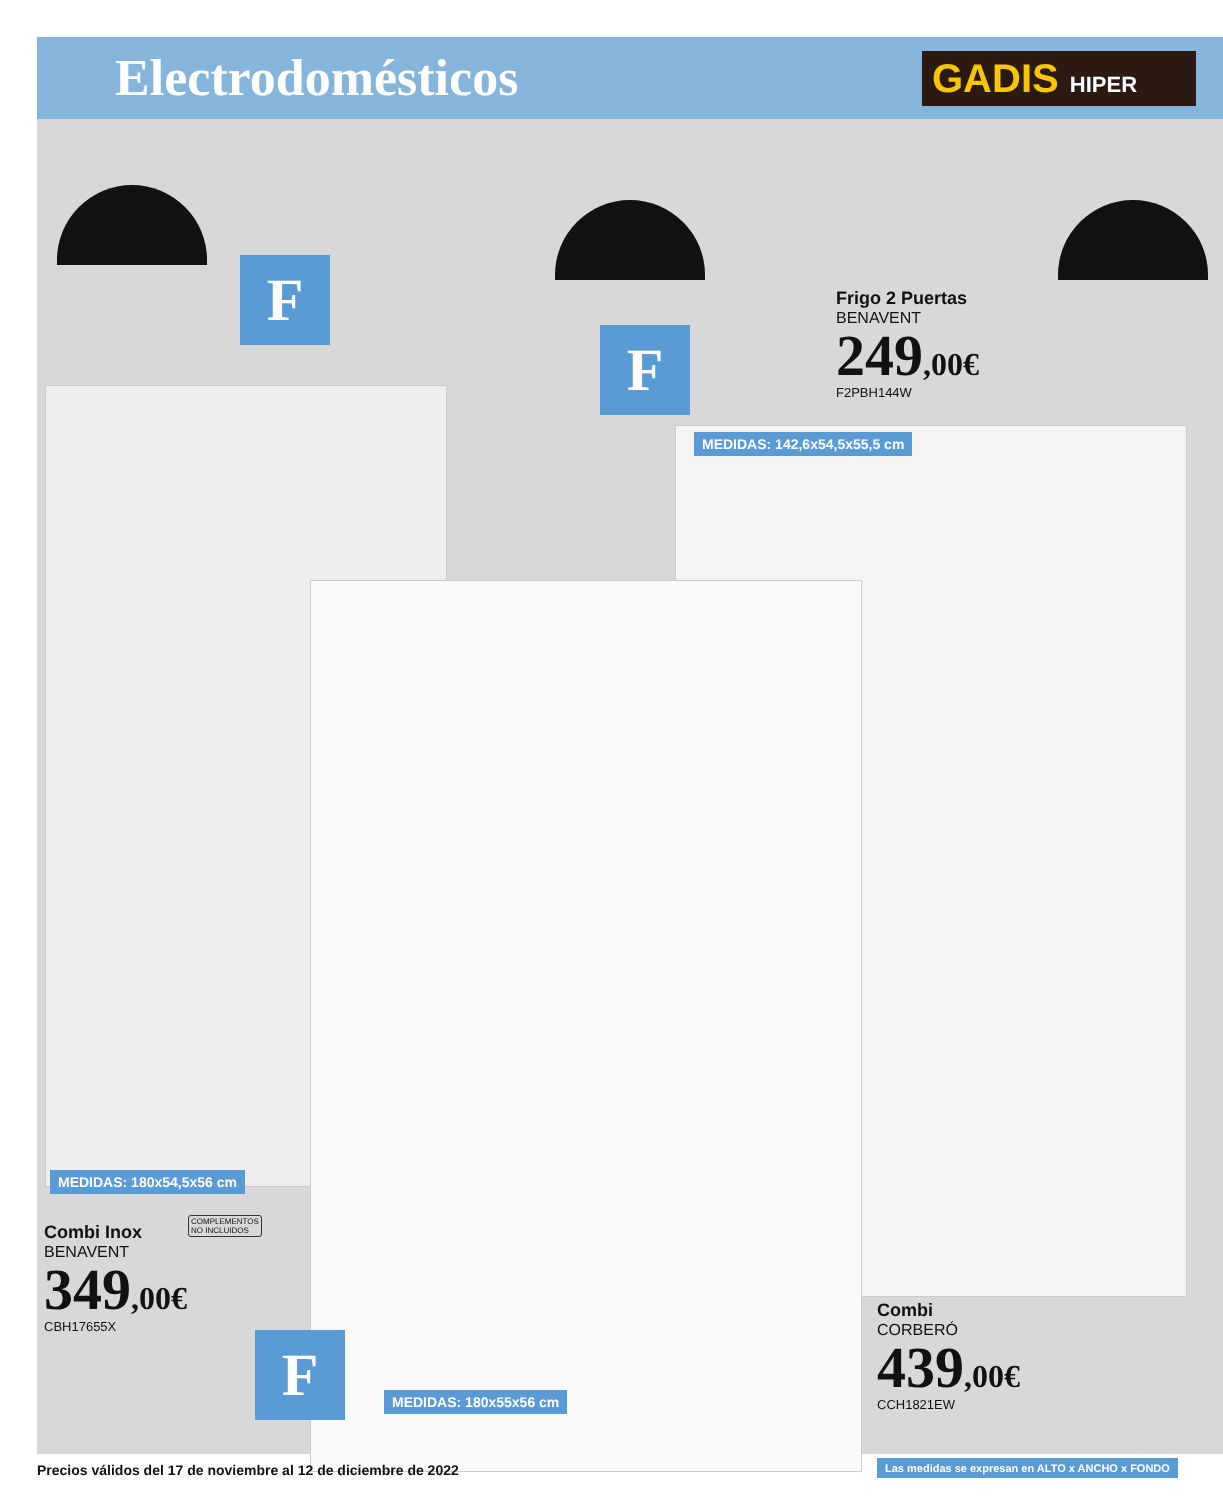Electrodomésticos GADIS HIPER
F
F
F
Frigo 2 Puertas
BENAVENT
249,00€
F2PBH144W
MEDIDAS: 142,6x54,5x55,5 cm
MEDIDAS: 180x54,5x56 cm
COMPLEMENTOS
NO INCLUIDOS
Combi Inox
BENAVENT
349,00€
CBH17655X
MEDIDAS: 180x55x56 cm
Combi
CORBERÓ
439,00€
CCH1821EW
Precios válidos del 17 de noviembre al 12 de diciembre de 2022
Las medidas se expresan en ALTO x ANCHO x FONDO